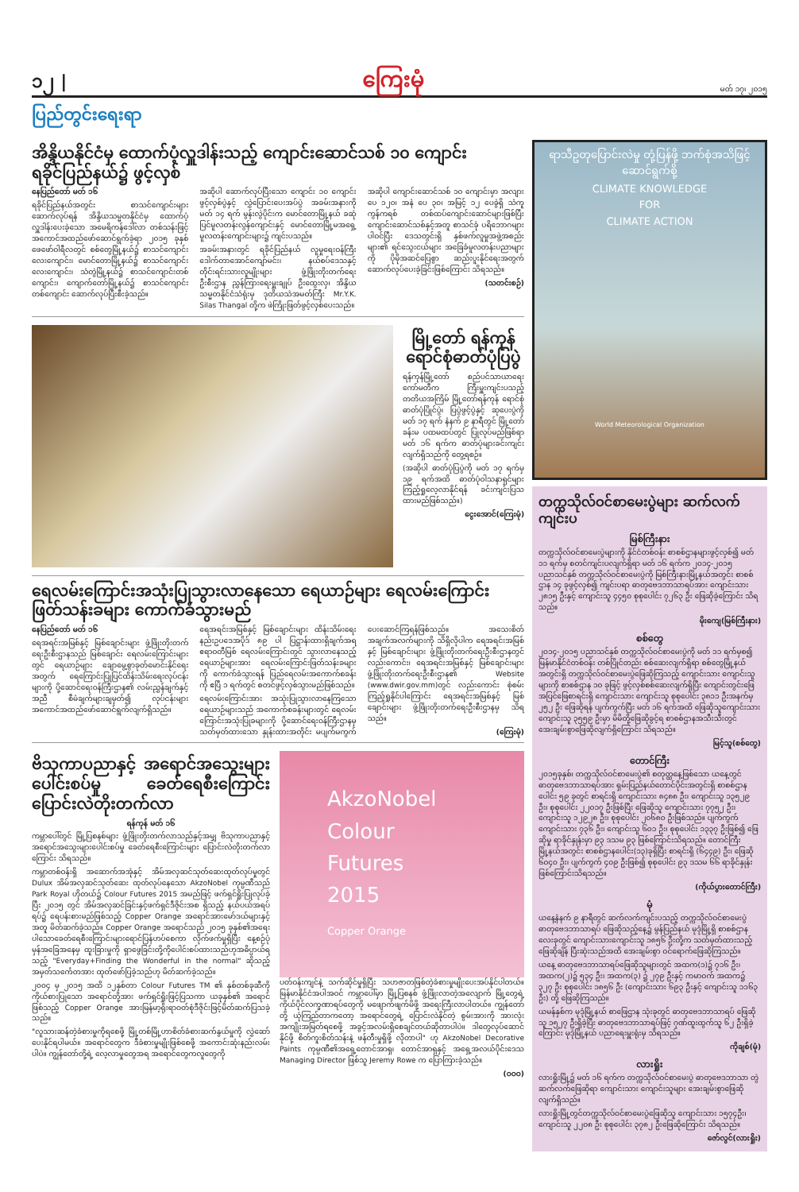၁၂ | ကြေးမုံ မတ် ၁၇၊ ၂၀၁၅
ပြည်တွင်းရေးရာ
အိန္ဒိယနိုင်ငံမှ ထောက်ပံ့လှူဒါန်းသည့် ကျောင်းဆောင်သစ် ၁၀ ကျောင်း ရခိုင်ပြည်နယ်၌ ဖွင့်လှစ်
နေပြည်တော် မတ် ၁၆
ရခိုင်ပြည်နယ်အတွင်း စာသင်ကျောင်းများ ဆောက်လုပ်ရန် အိန္ဒိယသမ္မတနိုင်ငံမှ ထောက်ပံ့လှူဒါန်းပေးခဲ့သော အမေရိကန်ဒေါ်လာ တစ်သန်းဖြင့် အကောင်အထည်ဖော်ဆောင်ရွက်ခဲ့ရာ ၂၀၁၅ ခုနှစ် ဖေဖော်ဝါရီလတွင် စစ်တွေမြို့နယ်၌ စာသင်ကျောင်းလေးကျောင်း၊ မောင်တောမြို့နယ်၌ စာသင်ကျောင်းလေးကျောင်း၊ သံတွဲမြို့နယ်၌ စာသင်ကျောင်းတစ်ကျောင်း၊ ကျောက်တော်မြို့နယ်၌ စာသင်ကျောင်း တစ်ကျောင်း ဆောက်လုပ်ပြီးစီးခဲ့သည်။
အဆိုပါ ဆောက်လုပ်ပြီးသော ကျောင်း ၁၀ ကျောင်းဖွင့်လှစ်ပွဲနှင့် လွှဲပြောင်းပေးအပ်ပွဲ အခမ်းအနားကို မတ် ၁၄ ရက် မွန်းလွဲပိုင်းက မောင်တောမြို့နယ် ခဆုံပြင်မူလတန်းလွန်ကျောင်းနှင့် မောင်တောမြို့မအရှေ့ မူလတန်းကျောင်းများ၌ ကျင်းပသည်။
အခမ်းအနားတွင် ရခိုင်ပြည်နယ် လူမှုရေးဝန်ကြီး ဒေါက်တာအောင်ကျော်မင်း၊ နယ်စပ်ဒေသနှင့် တိုင်းရင်းသားလူမျိုးများ ဖွံ့ဖြိုးတိုးတက်ရေး ဦးစီးဌာန ညွှန်ကြားရေးမှူးချုပ် ဦးထွေးလှ၊ အိန္ဒိယသမ္မတနိုင်ငံသံရုံးမှ ဒုတိယသံအမတ်ကြီး Mr.Y.K. Silas Thangal တို့က ဖဲကြိုးဖြတ်ဖွင့်လှစ်ပေးသည်။
အဆိုပါ ကျောင်းဆောင်သစ် ၁၀ ကျောင်းမှာ အလျားပေ ၁၂၀၊ အနံ ပေ ၃၀၊ အမြင့် ၁၂ ပေခွဲရှိ သံကူကွန်ကရစ် တစ်ထပ်ကျောင်းဆောင်များဖြစ်ပြီး ကျောင်းဆောင်သစ်နှင့်အတူ စာသင်ခုံ ပရိဘောဂများပါဝင်ပြီး ဒေသတွင်းရှိ နှစ်ဖက်လူမှုအဖွဲ့အစည်းများ၏ ရင်သွေးငယ်များ အခြေခံမူလတန်းပညာများကို ပိုမိုအဆင်ပြေစွာ ဆည်းပူးနိုင်ရေးအတွက် ဆောက်လုပ်ပေးခဲ့ခြင်းဖြစ်ကြောင်း သိရသည်။
(သတင်းစဉ်)
မြို့တော် ရန်ကုန် ရောင်စုံဓာတ်ပုံပြပွဲ
ရန်ကုန်မြို့တော် စည်ပင်သာယာရေးကော်မတီက ကြီးမှူးကျင်းပသည့် တတိယအကြိမ် မြို့တော်ရန်ကုန် ရောင်စုံဓာတ်ပုံပြိုင်ပွဲ၊ ပြပွဲဖွင့်ပွဲနှင့် ဆုပေးပွဲကို မတ် ၁၇ ရက် နံနက် ၉ နာရီတွင် မြို့တော်ခန်းမ ပထမထပ်တွင် ပြုလုပ်မည်ဖြစ်ရာ မတ် ၁၆ ရက်က ဓာတ်ပုံများခင်းကျင်းလျက်ရှိသည်ကို တွေ့ရစဉ်။
(အဆိုပါ ဓာတ်ပုံပြပွဲကို မတ် ၁၇ ရက်မှ ၁၉ ရက်အထိ ဓာတ်ပုံဝါသနာရှင်များ ကြည့်ရှုလေ့လာနိုင်ရန် ခင်းကျင်းပြသထားမည်ဖြစ်သည်။)
ငွေးအောင်(ကြေးမုံ)
ရေလမ်းကြောင်းအသုံးပြုသွားလာနေသော ရေယာဉ်များ ရေလမ်းကြောင်းဖြတ်သန်းခများ ကောက်ခံသွားမည်
နေပြည်တော် မတ် ၁၆
ရေအရင်းအမြစ်နှင့် မြစ်ချောင်းများ ဖွံ့ဖြိုးတိုးတက်ရေးဦးစီးဌာနသည် မြစ်ချောင်း ရေလမ်းကြောင်းများတွင် ရေယာဉ်များ ချောမွေ့စွာခုတ်မောင်းနိုင်ရေးအတွက် ရေကြောင်းပြုပြင်ထိန်းသိမ်းရေးလုပ်ငန်းများကို ပို့ဆောင်ရေးဝန်ကြီးဌာန၏ လမ်းညွှန်ချက်နှင့်အညီ စီမံချက်များချမှတ်၍ လုပ်ငန်းများအကောင်အထည်ဖော်ဆောင်ရွက်လျက်ရှိသည်။
ရေအရင်းအမြစ်နှင့် မြစ်ချောင်းများ ထိန်းသိမ်းရေးနည်းဥပဒေအပိုဒ် ၈၉ ပါ ပြဋ္ဌာန်းထားရှိချက်အရ ဧရာဝတီမြစ် ရေလမ်းကြောင်းတွင် သွားလာနေသည့် ရေယာဉ်များအား ရေလမ်းကြောင်းဖြတ်သန်းခများကို ကောက်ခံသွားရန် ပြည်ရေလမ်းအကောက်စခန်းကို ဧပြီ ၁ ရက်တွင် စတင်ဖွင့်လှစ်သွားမည်ဖြစ်သည်။
ရေလမ်းကြောင်းအား အသုံးပြုသွားလာနေကြသော ရေယာဉ်များသည် အကောက်စခန်းများတွင် ရေလမ်းကြောင်းအသုံးပြုခများကို ပို့ဆောင်ရေးဝန်ကြီးဌာနမှ သတ်မှတ်ထားသော နှုန်းထားအတိုင်း မပျက်မကွက် ပေးဆောင်ကြရန်ဖြစ်သည်။ အသေးစိတ်အချက်အလက်များကို သိရှိလိုပါက ရေအရင်းအမြစ်နှင့် မြစ်ချောင်းများ ဖွံ့ဖြိုးတိုးတက်ရေးဦးစီးဌာနတွင်လည်းကောင်း၊ ရေအရင်းအမြစ်နှင့် မြစ်ချောင်းများ ဖွံ့ဖြိုးတိုးတက်ရေးဦးစီးဌာန၏ Website (www.dwir.gov.mm)တွင် လည်းကောင်း စုံစမ်းကြည့်ရှုနိုင်ပါကြောင်း ရေအရင်းအမြစ်နှင့် မြစ်ချောင်းများ ဖွံ့ဖြိုးတိုးတက်ရေးဦးစီးဌာနမှ သိရသည်။
(ကြေးမုံ)
ဗိသုကာပညာနှင့် အရောင်အသွေးများ ပေါင်းစပ်မှု ခေတ်ရေစီးကြောင်း ပြောင်းလဲတိုးတက်လာ
ရန်ကုန် မတ် ၁၆
ကမ္ဘာပေါ်တွင် မြို့ပြစနစ်များ ဖွံ့ဖြိုးတိုးတက်လာသည်နှင့်အမျှ ဗိသုကာပညာနှင့် အရောင်အသွေးများပေါင်းစပ်မှု ခေတ်ရေစီးကြောင်းများ ပြောင်းလဲတိုးတက်လာကြောင်း သိရသည်။
ကမ္ဘာတစ်ဝန်းရှိ အဆောက်အအုံနှင့် အိမ်အလှဆင်သုတ်ဆေးထုတ်လုပ်မှုတွင် Dulux အိမ်အလှဆင်သုတ်ဆေး ထုတ်လုပ်နေသော AkzoNobel ကုမ္ပဏီသည် Park Royal ဟိုတယ်၌ Colour Futures 2015 အမည်ဖြင့် ဖက်ရှင်ရှိုးပြုလုပ်ခဲ့ပြီး ၂၀၁၅ တွင် အိမ်အလှဆင်ခြင်းနှင့်ဖက်ရှင်ဒီဇိုင်းအစ ရှိသည့် နယ်ပယ်အရပ်ရပ်၌ ရေပန်းစားမည်ဖြစ်သည့် Copper Orange အရောင်အားမော်ဒယ်များနှင့်အတူ မိတ်ဆက်ခဲ့သည်။ Copper Orange အရောင်သည် ၂၀၁၅ ခုနှစ်၏အရေးပါသောခေတ်ရေစီးကြောင်းများရောင်ပြန်ဟပ်စေကာ လိုက်ဖက်မှုရှိပြီး နေ့စဉ်ပုံမှန်အခြေအနေမှ ထူးခြားမှုကို ရှာဖွေခြင်းတို့ကိုပေါင်းစပ်ထားသည်ဟုအဓိပ္ပာယ်ရသည့် "Everyday+Finding the Wonderful in the normal" ဆိုသည့် အမှတ်သင်္ကေတအား ထုတ်ဖော်ပြခဲ့သည်ဟု မိတ်ဆက်ခဲ့သည်။
၂၀၀၄ မှ ၂၀၁၅ အထိ ၁၂နှစ်တာ Colour Futures TM ၏ နှစ်တစ်ခုဆီကို ကိုယ်စားပြုသော အရောင်တို့အား ဖက်ရှင်ရှိုးဖြင့်ပြသကာ ယခုနှစ်၏ အရောင်ဖြစ်သည့် Copper Orange အားမြန်မာ့ရိုးရာဝတ်စုံဒီဇိုင်းဖြင့်မိတ်ဆက်ပြသခဲ့သည်။
"လူသားဆန်တဲ့ခံစားမှုကိုရစေဖို့ မြို့တစ်မြို့ဟာစိတ်ခံစားဆက်နွယ်မှုကို လွှဲဆော်ပေးနိုင်ရပါမယ်။ အရောင်တွေက ဒီခံစားမှုမျိုးဖြစ်စေဖို့ အကောင်းဆုံးနည်းလမ်းပါပဲ။ ကျွန်တော်တို့ရဲ့ လေ့လာမှုတွေအရ အရောင်တွေကလူတွေကို
AkzoNobel
Colour Futures
2015
Copper Orange
ပတ်ဝန်းကျင်နဲ့ သက်ဆိုင်မှုရှိပြီး သဟဇာတဖြစ်တဲ့ခံစားမှုမျိုးပေးအပ်နိုင်ပါတယ်။ မြန်မာနိုင်ငံအပါအဝင် ကမ္ဘာပေါ်မှာ မြို့ပြစနစ် ဖွံ့ဖြိုးလာတဲ့အလျောက် မြို့တွေရဲ့ ကိုယ်ပိုင်လက္ခဏာရပ်တွေကို မဖျောက်ဖျက်မိဖို့ အရေးကြီးလာပါတယ်။ ကျွန်တော်တို့ ယုံကြည်တာကတော့ အရောင်တွေရဲ့ ပြောင်းလဲနိုင်တဲ့ စွမ်းအားကို အားလုံးအကျိုးအမြတ်ရစေဖို့ အခွင့်အလမ်းရှိစေချင်တယ်ဆိုတာပါပဲ။ ဒါတွေလုပ်ဆောင်နိုင်ဖို့ စိတ်ကူးစိတ်သန်းနဲ့ ဖန်တီးမှုရှိဖို့ လိုတာပါ" ဟု AkzoNobel Decorative Paints ကုမ္ပဏီ၏အရှေ့တောင်အာရှ၊ တောင်အာရှနှင့် အရှေ့အလယ်ပိုင်းဒေသ Managing Director ဖြစ်သူ Jeremy Rowe က ပြောကြားခဲ့သည်။
(ဝဝဝ)
ရာသီဥတုပြောင်းလဲမှု တုံ့ပြန်ဖို့ ဘက်စုံအသိဖြင့် ဆောင်ရွက်စို့
CLIMATE KNOWLEDGE
FOR
CLIMATE ACTION
World Meteorological Organization
တက္ကသိုလ်ဝင်စာမေးပွဲများ ဆက်လက်ကျင်းပ
မြစ်ကြီးနား
တက္ကသိုလ်ဝင်စာမေးပွဲများကို နိုင်ငံတစ်ဝန်း စာစစ်ဌာနများဖွင့်လှစ်၍ မတ် ၁၁ ရက်မှ စတင်ကျင်းပလျက်ရှိရာ မတ် ၁၆ ရက်က ၂၀၁၄-၂၀၁၅ ပညာသင်နှစ် တက္ကသိုလ်ဝင်စာမေးပွဲကို မြစ်ကြီးနားမြို့နယ်အတွင်း စာစစ်ဌာန ၁၄ ခုဖွင့်လှစ်၍ ကျင်းပရာ ဓာတုဗေဒဘာသာရပ်အား ကျောင်းသား ၂၈၁၅ ဦးနှင့် ကျောင်းသူ ၄၄၅၀ စုစုပေါင်း ၇၂၆၃ ဦး ဖြေဆိုခဲ့ကြောင်း သိရသည်။
မိုးကျေ(မြစ်ကြီးနား)
စစ်တွေ
၂၀၁၄-၂၀၁၅ ပညာသင်နှစ် တက္ကသိုလ်ဝင်စာမေးပွဲကို မတ် ၁၁ ရက်မှစ၍ မြန်မာနိုင်ငံတစ်ဝန်း တစ်ပြိုင်တည်း စစ်ဆေးလျက်ရှိရာ စစ်တွေမြို့နယ်အတွင်းရှိ တက္ကသိုလ်ဝင်စာမေးပွဲဖြေဆိုကြသည့် ကျောင်းသား ကျောင်းသူများကို စာစစ်ဌာန ၁၀ ခုဖြင့် ဖွင့်လှစ်စစ်ဆေးလျက်ရှိပြီး ကျောင်းတွင်းဖြေ အပြင်ဖြေစာရင်းရှိ ကျောင်းသား ကျောင်းသူ စုစုပေါင်း ၃၈၁၁ ဦးအနက်မှ ၂၅၂ ဦး ဖြေဆိုရန် ပျက်ကွက်ပြီး မတ် ၁၆ ရက်အထိ ဖြေဆိုသူကျောင်းသား ကျောင်းသူ ၃၅၅၉ ဦးမှာ မိမိတို့ဖြေဆိုခွင့်ရ စာစစ်ဌာနအသီးသီးတွင် အေးချမ်းစွာဖြေဆိုလျက်ရှိကြောင်း သိရသည်။
မြင့်သူ(စစ်တွေ)
တောင်ကြီး
၂၀၁၅ခုနှစ်၊ တက္ကသိုလ်ဝင်စာမေးပွဲ၏ စတုတ္ထနေ့ဖြစ်သော ယနေ့တွင် ဓာတုဗေဒဘာသာရပ်အား ရှမ်းပြည်နယ်တောင်ပိုင်းအတွင်းရှိ စာစစ်ဌာနပေါင်း ၅၉ ခုတွင် စာရင်းရှိ ကျောင်းသား ၈၄၈၈ ဦး၊ ကျောင်းသူ ၁၃၅၂၉ ဦး၊ စုစုပေါင်း ၂၂၀၁၇ ဦးဖြစ်ပြီး ဖြေဆိုသူ ကျောင်းသား ၇၇၅၂ ဦး၊ ကျောင်းသူ ၁၂၉၂၈ ဦး၊ စုစုပေါင်း ၂၀၆၈၀ ဦးဖြစ်သည်။ ပျက်ကွက် ကျောင်းသား ၇၃၆ ဦး၊ ကျောင်းသူ ၆၀၁ ဦး၊ စုစုပေါင်း ၁၃၃၇ ဦးဖြစ်၍ ဖြေဆိုမှု ရာခိုင်နှုန်းမှာ ၉၃ ဒသမ ၉၃ ဖြစ်ကြောင်းသိရသည်။ တောင်ကြီးမြို့နယ်အတွင်း စာစစ်ဌာနပေါင်း(၁၃)ခုရှိပြီး စာရင်းရှိ (၆၄၄၉) ဦး၊ ဖြေဆို ၆၀၄၀ ဦး၊ ပျက်ကွက် ၄၀၉ ဦးဖြစ်၍ စုစုပေါင်း ၉၃ ဒသမ ၆၆ ရာခိုင်နှုန်း ဖြစ်ကြောင်းသိရသည်။
(ကိုယ်ပွားတောင်ကြီး)
မုံ
ယနေ့နံနက် ၉ နာရီတွင် ဆက်လက်ကျင်းပသည့် တက္ကသိုလ်ဝင်စာမေးပွဲ ဓာတုဗေဒဘာသာရပ် ဖြေဆိုသည့်နေ့၌ မွန်ပြည်နယ် မုဒုံမြို့ရှိ စာစစ်ဌာနလေးခုတွင် ကျောင်းသားကျောင်းသူ ၁၈၅၆ ဦးတို့က သတ်မှတ်ထားသည့် ဖြေဆိုချိန် ပြီးဆုံးသည်အထိ အေးချမ်းစွာ ဝင်ရောက်ဖြေဆိုကြသည်။
ယနေ့ ဓာတုဗေဒဘာသာရပ်ဖြေဆိုသူများတွင် အထက(၁)၌ ၇၁၆ ဦး၊ အထက(၂)၌ ၅၃၄ ဦး၊ အထက(၃) ၌ ၂၇၉ ဦးနှင့် ကမာဝက် အထက၌ ၃၂၇ ဦး စုစုပေါင်း ၁၈၅၆ ဦး (ကျောင်းသား ၆၉၃ ဦးနှင့် ကျောင်းသူ ၁၁၆၃ ဦး) တို့ ဖြေဆိုကြသည်။
ယမန်နှစ်က မုဒုံမြို့နယ် စာဖြေဌာန သုံးခုတွင် ဓာတုဗေဒဘာသာရပ် ဖြေဆိုသူ ၁၅၂၇ ဦးရှိခဲ့ပြီး ဓာတုဗေဒဘာသာရပ်ဖြင့် ဂုဏ်ထူးထွက်သူ ၆၂ ဦးရှိခဲ့ကြောင်း မုဒုံမြို့နယ် ပညာရေးမှူးရုံးမှ သိရသည်။
ကိုချစ်(မုံ)
လားရှိုး
လားရှိုးမြို့၌ မတ် ၁၆ ရက်က တက္ကသိုလ်ဝင်စာမေးပွဲ ဓာတုဗေဒဘာသာ တွဲဆက်လက်ဖြေဆိုရာ ကျောင်းသား ကျောင်းသူများ အေးချမ်းစွာဖြေဆိုလျက်ရှိသည်။
လားရှိုးမြို့တွင်တက္ကသိုလ်ဝင်စာမေးပွဲဖြေဆိုသူ ကျောင်းသား ၁၅၇၄ဦး၊ ကျောင်းသူ ၂၂၀၈ ဦး စုစုပေါင်း ၃၇၈၂ ဦးဖြေဆိုကြောင်း သိရသည်။
ဇော်လွင်(လားရှိုး)